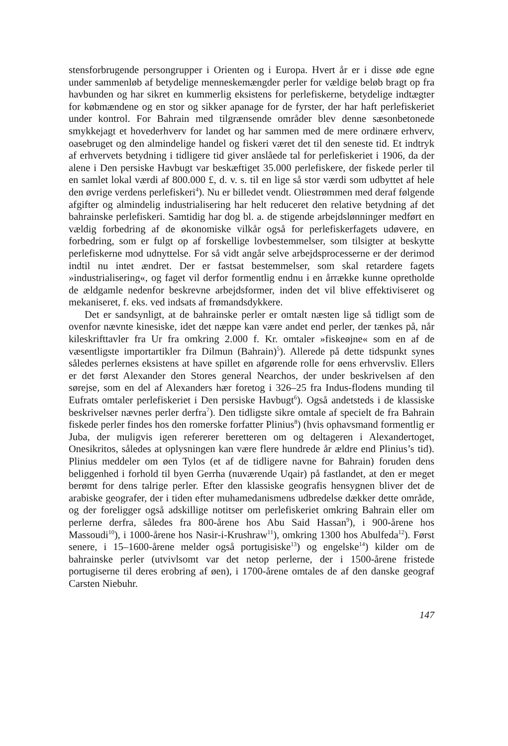stensforbrugende persongrupper i Orienten og i Europa. Hvert år er i disse øde egne under sammenløb af betydelige menneskemængder perler for vældige beløb bragt op fra havbunden og har sikret en kummerlig eksistens for perlefiskerne, betydelige indtægter for købmændene og en stor og sikker apanage for de fyrster, der har haft perlefiskeriet under kontrol. For Bahrain med tilgrænsende områder blev denne sæsonbetonede smykkejagt et hovederhverv for landet og har sammen med de mere ordinære erhverv, oasebruget og den almindelige handel og fiskeri været det til den seneste tid. Et indtryk af erhvervets betydning i tidligere tid giver anslåede tal for perlefiskeriet i 1906, da der alene i Den persiske Havbugt var beskæftiget 35.000 perlefiskere, der fiskede perler til en samlet lokal værdi af 800.000 £, d. v. s. til en lige så stor værdi som udbyttet af hele den øvrige verdens perlefiskeri<sup>4</sup>). Nu er billedet vendt. Oliestrømmen med deraf følgende afgifter og almindelig industrialisering har helt reduceret den relative betydning af det bahrainske perlefiskeri. Samtidig har dog bl. a. de stigende arbejdslønninger medført en vældig forbedring af de økonomiske vilkår også for perlefiskerfagets udøvere, en forbedring, som er fulgt op af forskellige lovbestemmelser, som tilsigter at beskytte perlefiskerne mod udnyttelse. For så vidt angår selve arbejdsprocesserne er der derimod indtil nu intet ændret. Der er fastsat bestemmelser, som skal retardere fagets »industrialisering«, og faget vil derfor formentlig endnu i en årrække kunne opretholde de ældgamle nedenfor beskrevne arbejdsformer, inden det vil blive effektiviseret og mekaniseret, f. eks. ved indsats af frømandsdykkere.
Det er sandsynligt, at de bahrainske perler er omtalt næsten lige så tidligt som de ovenfor nævnte kinesiske, idet det næppe kan være andet end perler, der tænkes på, når kileskrifttavler fra Ur fra omkring 2.000 f. Kr. omtaler »fiskeøjne« som en af de væsentligste importartikler fra Dilmun (Bahrain)<sup>5</sup>). Allerede på dette tidspunkt synes således perlernes eksistens at have spillet en afgørende rolle for øens erhvervsliv. Ellers er det først Alexander den Stores general Nearchos, der under beskrivelsen af den sørejse, som en del af Alexanders hær foretog i 326–25 fra Indus-flodens munding til Eufrats omtaler perlefiskeriet i Den persiske Havbugt<sup>6</sup>). Også andetsteds i de klassiske beskrivelser nævnes perler derfra<sup>7</sup>). Den tidligste sikre omtale af specielt de fra Bahrain fiskede perler findes hos den romerske forfatter Plinius<sup>8</sup>) (hvis ophavsmand formentlig er Juba, der muligvis igen refererer beretteren om og deltageren i Alexandertoget, Onesikritos, således at oplysningen kan være flere hundrede år ældre end Plinius’s tid). Plinius meddeler om øen Tylos (et af de tidligere navne for Bahrain) foruden dens beliggenhed i forhold til byen Gerrha (nuværende Uqair) på fastlandet, at den er meget berømt for dens talrige perler. Efter den klassiske geografis hensygnen bliver det de arabiske geografer, der i tiden efter muhamedanismens udbredelse dækker dette område, og der foreligger også adskillige notitser om perlefiskeriet omkring Bahrain eller om perlerne derfra, således fra 800-årene hos Abu Said Hassan<sup>9</sup>), i 900-årene hos Massoudi<sup>10</sup>), i 1000-årene hos Nasir-i-Krushraw<sup>11</sup>), omkring 1300 hos Abulfeda<sup>12</sup>). Først senere, i 15–1600-årene melder også portugisiske<sup>13</sup>) og engelske<sup>14</sup>) kilder om de bahrainske perler (utvivlsomt var det netop perlerne, der i 1500-årene fristede portugiserne til deres erobring af øen), i 1700-årene omtales de af den danske geograf Carsten Niebuhr.
147